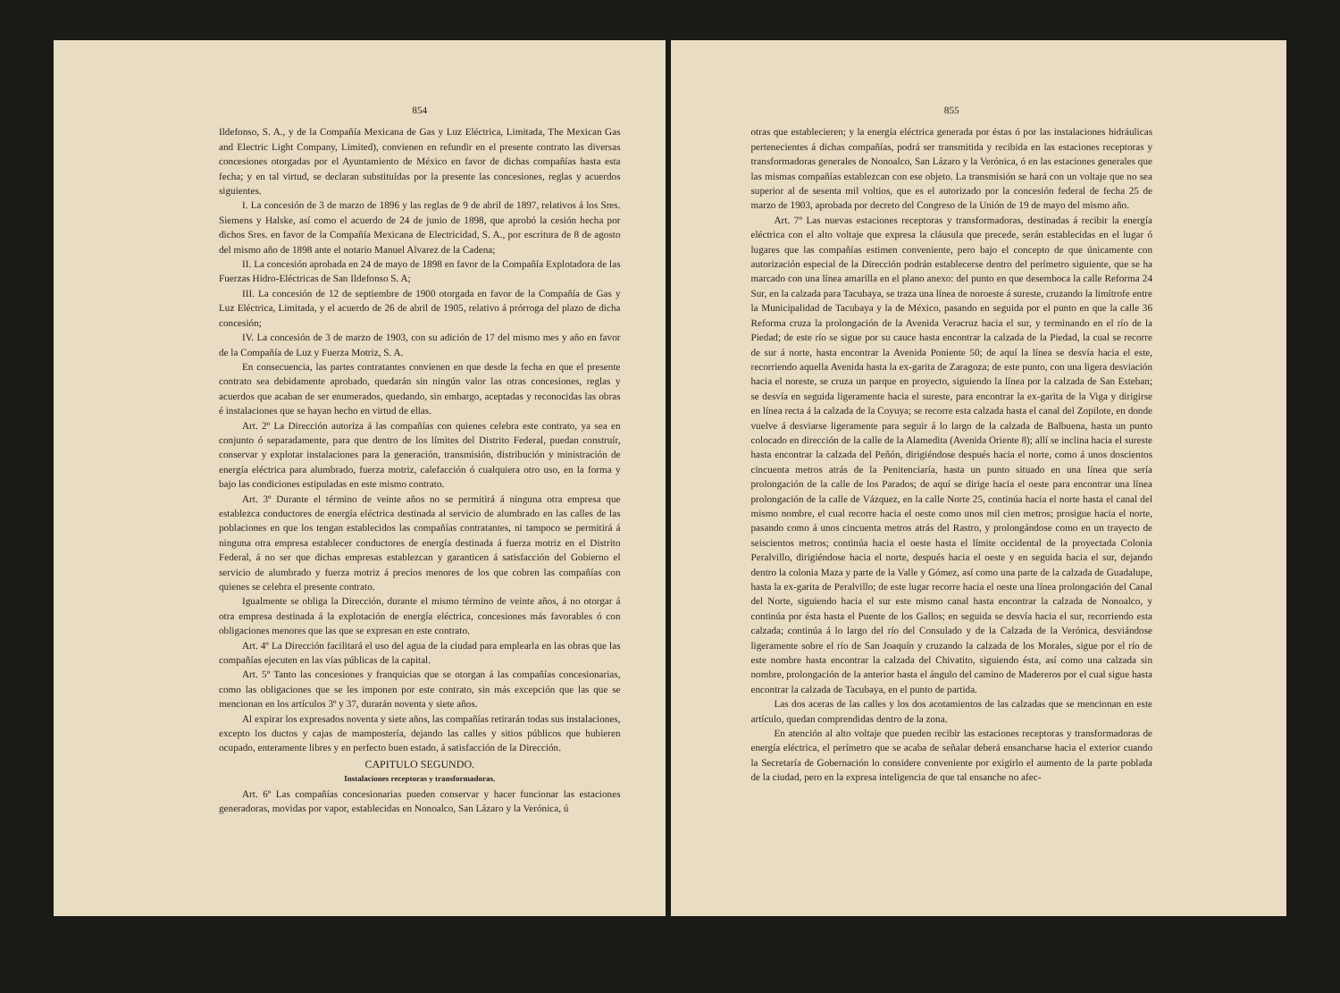854
Ildefonso, S. A., y de la Compañía Mexicana de Gas y Luz Eléctrica, Limitada, The Mexican Gas and Electric Light Company, Limited), convienen en refundir en el presente contrato las diversas concesiones otorgadas por el Ayuntamiento de México en favor de dichas compañías hasta esta fecha; y en tal virtud, se declaran substituídas por la presente las concesiones, reglas y acuerdos siguientes.
I. La concesión de 3 de marzo de 1896 y las reglas de 9 de abril de 1897, relativos á los Sres. Siemens y Halske, así como el acuerdo de 24 de junio de 1898, que aprobó la cesión hecha por dichos Sres. en favor de la Compañía Mexicana de Electricidad, S. A., por escritura de 8 de agosto del mismo año de 1898 ante el notario Manuel Alvarez de la Cadena;
II. La concesión aprobada en 24 de mayo de 1898 en favor de la Compañía Explotadora de las Fuerzas Hidro-Eléctricas de San Ildefonso S. A;
III. La concesión de 12 de septiembre de 1900 otorgada en favor de la Compañía de Gas y Luz Eléctrica, Limitada, y el acuerdo de 26 de abril de 1905, relativo á prórroga del plazo de dicha concesión;
IV. La concesión de 3 de marzo de 1903, con su adición de 17 del mismo mes y año en favor de la Compañía de Luz y Fuerza Motriz, S. A.
En consecuencia, las partes contratantes convienen en que desde la fecha en que el presente contrato sea debidamente aprobado, quedarán sin ningún valor las otras concesiones, reglas y acuerdos que acaban de ser enumerados, quedando, sin embargo, aceptadas y reconocidas las obras é instalaciones que se hayan hecho en virtud de ellas.
Art. 2º La Dirección autoriza á las compañías con quienes celebra este contrato, ya sea en conjunto ó separadamente, para que dentro de los límites del Distrito Federal, puedan construír, conservar y explotar instalaciones para la generación, transmisión, distribución y ministración de energía eléctrica para alumbrado, fuerza motriz, calefacción ó cualquiera otro uso, en la forma y bajo las condiciones estipuladas en este mismo contrato.
Art. 3º Durante el término de veinte años no se permitirá á ninguna otra empresa que establezca conductores de energía eléctrica destinada al servicio de alumbrado en las calles de las poblaciones en que los tengan establecidos las compañías contratantes, ni tampoco se permitirá á ninguna otra empresa establecer conductores de energía destinada á fuerza motriz en el Distrito Federal, á no ser que dichas empresas establezcan y garanticen á satisfacción del Gobierno el servicio de alumbrado y fuerza motriz á precios menores de los que cobren las compañías con quienes se celebra el presente contrato.
Igualmente se obliga la Dirección, durante el mismo término de veinte años, á no otorgar á otra empresa destinada á la explotación de energía eléctrica, concesiones más favorables ó con obligaciones menores que las que se expresan en este contrato.
Art. 4º La Dirección facilitará el uso del agua de la ciudad para emplearla en las obras que las compañías ejecuten en las vías públicas de la capital.
Art. 5º Tanto las concesiones y franquicias que se otorgan á las compañías concesionarias, como las obligaciones que se les imponen por este contrato, sin más excepción que las que se mencionan en los artículos 3º y 37, durarán noventa y siete años.
Al expirar los expresados noventa y siete años, las compañías retirarán todas sus instalaciones, excepto los ductos y cajas de mampostería, dejando las calles y sitios públicos que hubieren ocupado, enteramente libres y en perfecto buen estado, á satisfacción de la Dirección.
CAPITULO SEGUNDO.
Instalaciones receptoras y transformadoras.
Art. 6º Las compañías concesionarias pueden conservar y hacer funcionar las estaciones generadoras, movidas por vapor, establecidas en Nonoalco, San Lázaro y la Verónica, ú
855
otras que establecieren; y la energía eléctrica generada por éstas ó por las instalaciones hidráulicas pertenecientes á dichas compañías, podrá ser transmitida y recibida en las estaciones receptoras y transformadoras generales de Nonoalco, San Lázaro y la Verónica, ó en las estaciones generales que las mismas compañías establezcan con ese objeto. La transmisión se hará con un voltaje que no sea superior al de sesenta mil voltios, que es el autorizado por la concesión federal de fecha 25 de marzo de 1903, aprobada por decreto del Congreso de la Unión de 19 de mayo del mismo año.
Art. 7º Las nuevas estaciones receptoras y transformadoras, destinadas á recibir la energía eléctrica con el alto voltaje que expresa la cláusula que precede, serán establecidas en el lugar ó lugares que las compañías estimen conveniente, pero bajo el concepto de que únicamente con autorización especial de la Dirección podrán establecerse dentro del perímetro siguiente, que se ha marcado con una línea amarilla en el plano anexo: del punto en que desemboca la calle Reforma 24 Sur, en la calzada para Tacubaya, se traza una línea de noroeste á sureste, cruzando la limítrofe entre la Municipalidad de Tacubaya y la de México, pasando en seguida por el punto en que la calle 36 Reforma cruza la prolongación de la Avenida Veracruz hacia el sur, y terminando en el río de la Piedad; de este río se sigue por su cauce hasta encontrar la calzada de la Piedad, la cual se recorre de sur á norte, hasta encontrar la Avenida Poniente 50; de aquí la línea se desvía hacia el este, recorriendo aquella Avenida hasta la ex-garita de Zaragoza; de este punto, con una ligera desviación hacia el noreste, se cruza un parque en proyecto, siguiendo la línea por la calzada de San Esteban; se desvía en seguida ligeramente hacia el sureste, para encontrar la ex-garita de la Viga y dirigirse en línea recta á la calzada de la Coyuya; se recorre esta calzada hasta el canal del Zopilote, en donde vuelve á desviarse ligeramente para seguir á lo largo de la calzada de Balbuena, hasta un punto colocado en dirección de la calle de la Alamedita (Avenida Oriente 8); allí se inclina hacia el sureste hasta encontrar la calzada del Peñón, dirigiéndose después hacia el norte, como á unos doscientos cincuenta metros atrás de la Penitenciaría, hasta un punto situado en una línea que sería prolongación de la calle de los Parados; de aquí se dirige hacia el oeste para encontrar una línea prolongación de la calle de Vázquez, en la calle Norte 25, continúa hacia el norte hasta el canal del mismo nombre, el cual recorre hacia el oeste como unos mil cien metros; prosigue hacia el norte, pasando como á unos cincuenta metros atrás del Rastro, y prolongándose como en un trayecto de seiscientos metros; continúa hacia el oeste hasta el límite occidental de la proyectada Colonia Peralvillo, dirigiéndose hacia el norte, después hacia el oeste y en seguida hacia el sur, dejando dentro la colonia Maza y parte de la Valle y Gómez, así como una parte de la calzada de Guadalupe, hasta la ex-garita de Peralvillo; de este lugar recorre hacia el oeste una línea prolongación del Canal del Norte, siguiendo hacia el sur este mismo canal hasta encontrar la calzada de Nonoalco, y continúa por ésta hasta el Puente de los Gallos; en seguida se desvía hacia el sur, recorriendo esta calzada; continúa á lo largo del río del Consulado y de la Calzada de la Verónica, desviándose ligeramente sobre el río de San Joaquín y cruzando la calzada de los Morales, sigue por el río de este nombre hasta encontrar la calzada del Chivatito, siguiendo ésta, así como una calzada sin nombre, prolongación de la anterior hasta el ángulo del camino de Madereros por el cual sigue hasta encontrar la calzada de Tacubaya, en el punto de partida.
Las dos aceras de las calles y los dos acotamientos de las calzadas que se mencionan en este artículo, quedan comprendidas dentro de la zona.
En atención al alto voltaje que pueden recibir las estaciones receptoras y transformadoras de energía eléctrica, el perímetro que se acaba de señalar deberá ensancharse hacia el exterior cuando la Secretaría de Gobernación lo considere conveniente por exigirlo el aumento de la parte poblada de la ciudad, pero en la expresa inteligencia de que tal ensanche no afec-